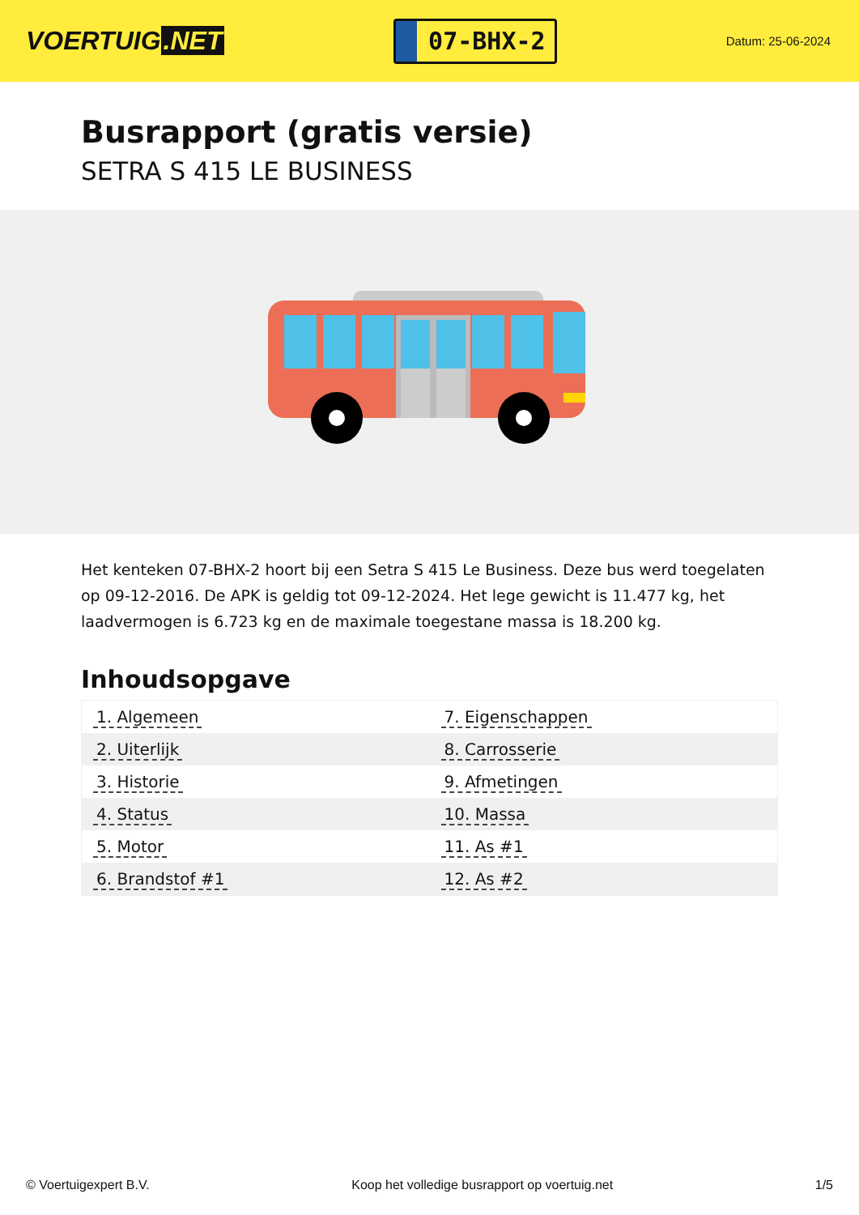VOERTUIG.NET
07-BHX-2
Datum: 25-06-2024
Busrapport (gratis versie)
SETRA S 415 LE BUSINESS
Het kenteken 07-BHX-2 hoort bij een Setra S 415 Le Business. Deze bus werd toegelaten op 09-12-2016. De APK is geldig tot 09-12-2024. Het lege gewicht is 11.477 kg, het laadvermogen is 6.723 kg en de maximale toegestane massa is 18.200 kg.
Inhoudsopgave
| 1. Algemeen | 7. Eigenschappen |
| 2. Uiterlijk | 8. Carrosserie |
| 3. Historie | 9. Afmetingen |
| 4. Status | 10. Massa |
| 5. Motor | 11. As #1 |
| 6. Brandstof #1 | 12. As #2 |
© Voertuigexpert B.V. Koop het volledige busrapport op voertuig.net 1/5